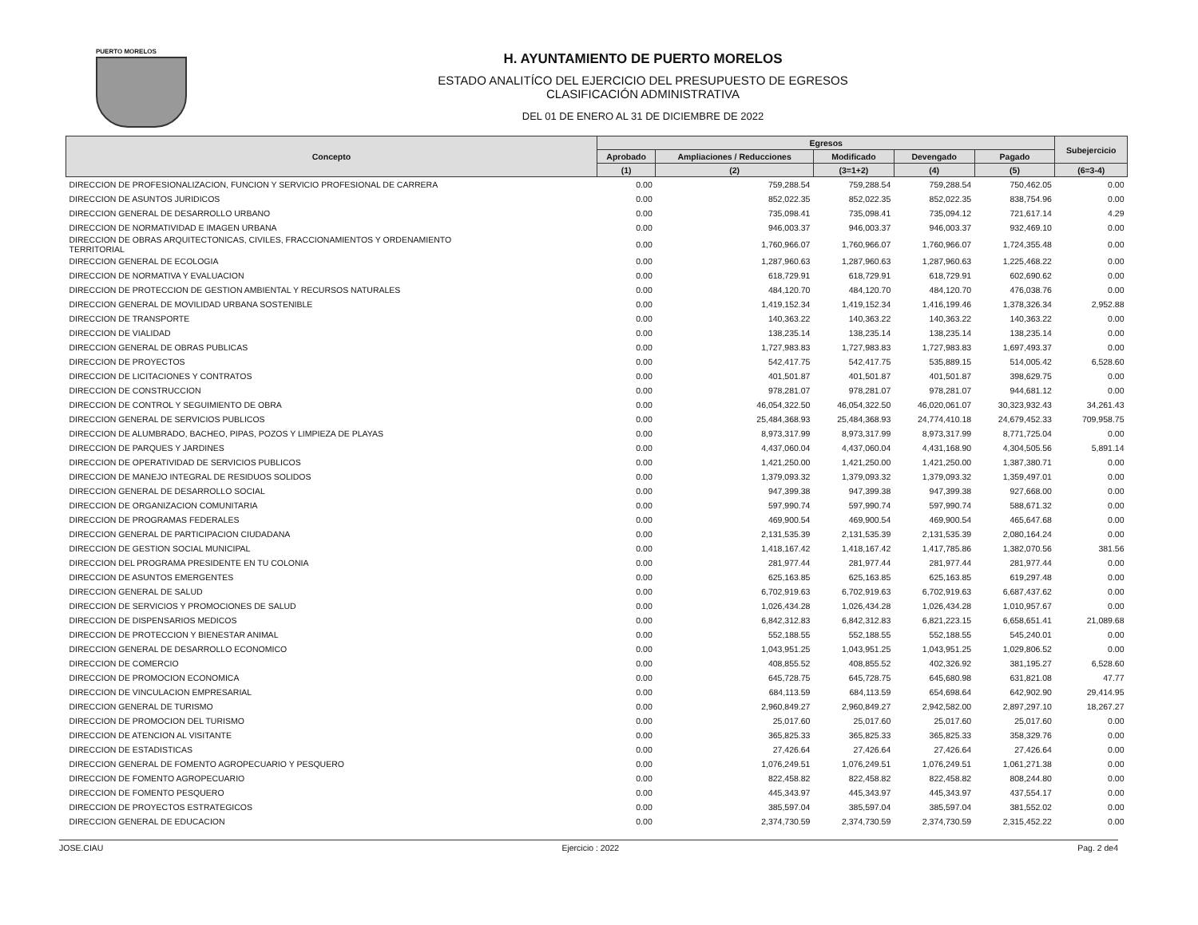PUERTO MORELOS
H. AYUNTAMIENTO DE PUERTO MORELOS
ESTADO ANALITÍCO DEL EJERCICIO DEL PRESUPUESTO DE EGRESOS
CLASIFICACIÓN ADMINISTRATIVA
DEL 01 DE ENERO AL 31 DE DICIEMBRE DE 2022
| Concepto | Egresos | | | | | Subejercicio |
| --- | --- | --- | --- | --- | --- | --- |
| | Aprobado | Ampliaciones / Reducciones | Modificado | Devengado | Pagado | |
| | (1) | (2) | (3=1+2) | (4) | (5) | (6=3-4) |
| DIRECCION DE PROFESIONALIZACION, FUNCION Y SERVICIO PROFESIONAL DE CARRERA | 0.00 | 759,288.54 | 759,288.54 | 759,288.54 | 750,462.05 | 0.00 |
| DIRECCION DE ASUNTOS JURIDICOS | 0.00 | 852,022.35 | 852,022.35 | 852,022.35 | 838,754.96 | 0.00 |
| DIRECCION GENERAL DE DESARROLLO URBANO | 0.00 | 735,098.41 | 735,098.41 | 735,094.12 | 721,617.14 | 4.29 |
| DIRECCION DE NORMATIVIDAD E IMAGEN URBANA | 0.00 | 946,003.37 | 946,003.37 | 946,003.37 | 932,469.10 | 0.00 |
| DIRECCION DE OBRAS ARQUITECTONICAS, CIVILES, FRACCIONAMIENTOS Y ORDENAMIENTO TERRITORIAL | 0.00 | 1,760,966.07 | 1,760,966.07 | 1,760,966.07 | 1,724,355.48 | 0.00 |
| DIRECCION GENERAL DE ECOLOGIA | 0.00 | 1,287,960.63 | 1,287,960.63 | 1,287,960.63 | 1,225,468.22 | 0.00 |
| DIRECCION DE NORMATIVA Y EVALUACION | 0.00 | 618,729.91 | 618,729.91 | 618,729.91 | 602,690.62 | 0.00 |
| DIRECCION DE PROTECCION DE GESTION AMBIENTAL Y RECURSOS NATURALES | 0.00 | 484,120.70 | 484,120.70 | 484,120.70 | 476,038.76 | 0.00 |
| DIRECCION GENERAL DE MOVILIDAD URBANA SOSTENIBLE | 0.00 | 1,419,152.34 | 1,419,152.34 | 1,416,199.46 | 1,378,326.34 | 2,952.88 |
| DIRECCION DE TRANSPORTE | 0.00 | 140,363.22 | 140,363.22 | 140,363.22 | 140,363.22 | 0.00 |
| DIRECCION DE VIALIDAD | 0.00 | 138,235.14 | 138,235.14 | 138,235.14 | 138,235.14 | 0.00 |
| DIRECCION GENERAL DE OBRAS PUBLICAS | 0.00 | 1,727,983.83 | 1,727,983.83 | 1,727,983.83 | 1,697,493.37 | 0.00 |
| DIRECCION DE PROYECTOS | 0.00 | 542,417.75 | 542,417.75 | 535,889.15 | 514,005.42 | 6,528.60 |
| DIRECCION DE LICITACIONES Y CONTRATOS | 0.00 | 401,501.87 | 401,501.87 | 401,501.87 | 398,629.75 | 0.00 |
| DIRECCION DE CONSTRUCCION | 0.00 | 978,281.07 | 978,281.07 | 978,281.07 | 944,681.12 | 0.00 |
| DIRECCION DE CONTROL Y SEGUIMIENTO DE OBRA | 0.00 | 46,054,322.50 | 46,054,322.50 | 46,020,061.07 | 30,323,932.43 | 34,261.43 |
| DIRECCION GENERAL DE SERVICIOS PUBLICOS | 0.00 | 25,484,368.93 | 25,484,368.93 | 24,774,410.18 | 24,679,452.33 | 709,958.75 |
| DIRECCION DE ALUMBRADO, BACHEO, PIPAS, POZOS Y LIMPIEZA DE PLAYAS | 0.00 | 8,973,317.99 | 8,973,317.99 | 8,973,317.99 | 8,771,725.04 | 0.00 |
| DIRECCION DE PARQUES Y JARDINES | 0.00 | 4,437,060.04 | 4,437,060.04 | 4,431,168.90 | 4,304,505.56 | 5,891.14 |
| DIRECCION DE OPERATIVIDAD DE SERVICIOS PUBLICOS | 0.00 | 1,421,250.00 | 1,421,250.00 | 1,421,250.00 | 1,387,380.71 | 0.00 |
| DIRECCION DE MANEJO INTEGRAL DE RESIDUOS SOLIDOS | 0.00 | 1,379,093.32 | 1,379,093.32 | 1,379,093.32 | 1,359,497.01 | 0.00 |
| DIRECCION GENERAL DE DESARROLLO SOCIAL | 0.00 | 947,399.38 | 947,399.38 | 947,399.38 | 927,668.00 | 0.00 |
| DIRECCION DE ORGANIZACION COMUNITARIA | 0.00 | 597,990.74 | 597,990.74 | 597,990.74 | 588,671.32 | 0.00 |
| DIRECCION DE PROGRAMAS FEDERALES | 0.00 | 469,900.54 | 469,900.54 | 469,900.54 | 465,647.68 | 0.00 |
| DIRECCION GENERAL DE PARTICIPACION CIUDADANA | 0.00 | 2,131,535.39 | 2,131,535.39 | 2,131,535.39 | 2,080,164.24 | 0.00 |
| DIRECCION DE GESTION SOCIAL MUNICIPAL | 0.00 | 1,418,167.42 | 1,418,167.42 | 1,417,785.86 | 1,382,070.56 | 381.56 |
| DIRECCION DEL PROGRAMA PRESIDENTE EN TU COLONIA | 0.00 | 281,977.44 | 281,977.44 | 281,977.44 | 281,977.44 | 0.00 |
| DIRECCION DE ASUNTOS EMERGENTES | 0.00 | 625,163.85 | 625,163.85 | 625,163.85 | 619,297.48 | 0.00 |
| DIRECCION GENERAL DE SALUD | 0.00 | 6,702,919.63 | 6,702,919.63 | 6,702,919.63 | 6,687,437.62 | 0.00 |
| DIRECCION DE SERVICIOS Y PROMOCIONES DE SALUD | 0.00 | 1,026,434.28 | 1,026,434.28 | 1,026,434.28 | 1,010,957.67 | 0.00 |
| DIRECCION DE DISPENSARIOS MEDICOS | 0.00 | 6,842,312.83 | 6,842,312.83 | 6,821,223.15 | 6,658,651.41 | 21,089.68 |
| DIRECCION DE PROTECCION Y BIENESTAR ANIMAL | 0.00 | 552,188.55 | 552,188.55 | 552,188.55 | 545,240.01 | 0.00 |
| DIRECCION GENERAL DE DESARROLLO ECONOMICO | 0.00 | 1,043,951.25 | 1,043,951.25 | 1,043,951.25 | 1,029,806.52 | 0.00 |
| DIRECCION DE COMERCIO | 0.00 | 408,855.52 | 408,855.52 | 402,326.92 | 381,195.27 | 6,528.60 |
| DIRECCION DE PROMOCION ECONOMICA | 0.00 | 645,728.75 | 645,728.75 | 645,680.98 | 631,821.08 | 47.77 |
| DIRECCION DE VINCULACION EMPRESARIAL | 0.00 | 684,113.59 | 684,113.59 | 654,698.64 | 642,902.90 | 29,414.95 |
| DIRECCION GENERAL DE TURISMO | 0.00 | 2,960,849.27 | 2,960,849.27 | 2,942,582.00 | 2,897,297.10 | 18,267.27 |
| DIRECCION DE PROMOCION DEL TURISMO | 0.00 | 25,017.60 | 25,017.60 | 25,017.60 | 25,017.60 | 0.00 |
| DIRECCION DE ATENCION AL VISITANTE | 0.00 | 365,825.33 | 365,825.33 | 365,825.33 | 358,329.76 | 0.00 |
| DIRECCION DE ESTADISTICAS | 0.00 | 27,426.64 | 27,426.64 | 27,426.64 | 27,426.64 | 0.00 |
| DIRECCION GENERAL DE FOMENTO AGROPECUARIO Y PESQUERO | 0.00 | 1,076,249.51 | 1,076,249.51 | 1,076,249.51 | 1,061,271.38 | 0.00 |
| DIRECCION DE FOMENTO AGROPECUARIO | 0.00 | 822,458.82 | 822,458.82 | 822,458.82 | 808,244.80 | 0.00 |
| DIRECCION DE FOMENTO PESQUERO | 0.00 | 445,343.97 | 445,343.97 | 445,343.97 | 437,554.17 | 0.00 |
| DIRECCION DE PROYECTOS ESTRATEGICOS | 0.00 | 385,597.04 | 385,597.04 | 385,597.04 | 381,552.02 | 0.00 |
| DIRECCION GENERAL DE EDUCACION | 0.00 | 2,374,730.59 | 2,374,730.59 | 2,374,730.59 | 2,315,452.22 | 0.00 |
JOSE.CIAU Ejercicio : 2022 Pag. 2 de4